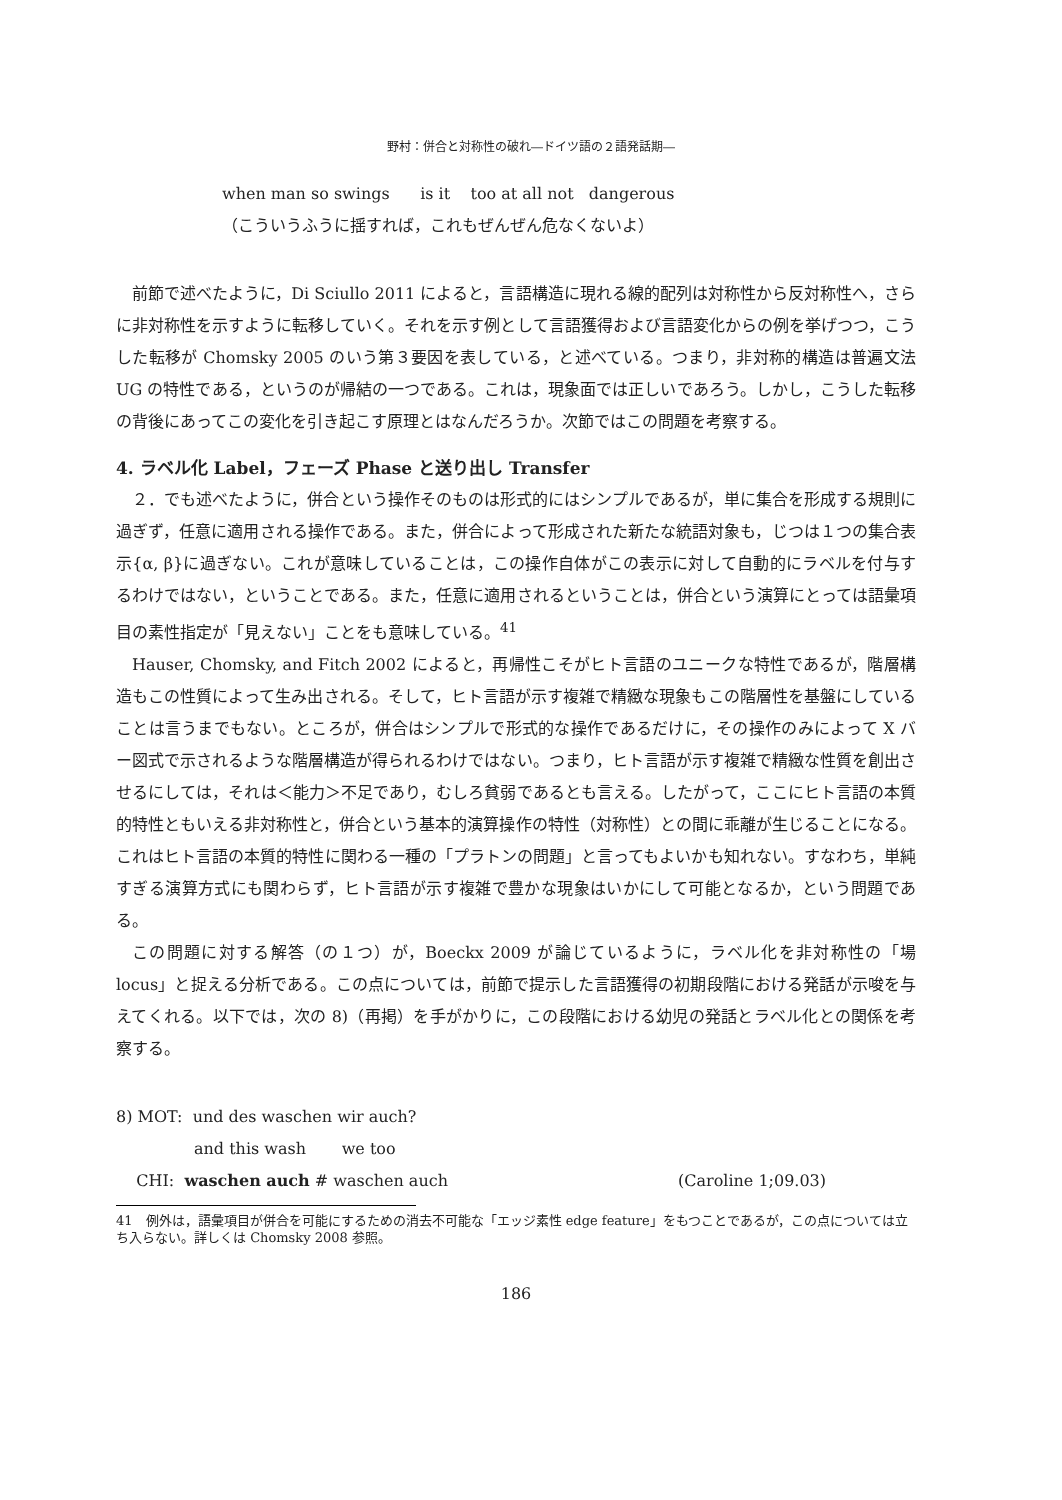野村：併合と対称性の破れ―ドイツ語の２語発話期―
when man so swings is it too at all not dangerous
（こういうふうに揺すれば，これもぜんぜん危なくないよ）
前節で述べたように，Di Sciullo 2011 によると，言語構造に現れる線的配列は対称性から反対称性へ，さらに非対称性を示すように転移していく。それを示す例として言語獲得および言語変化からの例を挙げつつ，こうした転移が Chomsky 2005 のいう第３要因を表している，と述べている。つまり，非対称的構造は普遍文法 UG の特性である，というのが帰結の一つである。これは，現象面では正しいであろう。しかし，こうした転移の背後にあってこの変化を引き起こす原理とはなんだろうか。次節ではこの問題を考察する。
4. ラベル化 Label，フェーズ Phase と送り出し Transfer
２．でも述べたように，併合という操作そのものは形式的にはシンプルであるが，単に集合を形成する規則に過ぎず，任意に適用される操作である。また，併合によって形成された新たな統語対象も，じつは１つの集合表示{α, β}に過ぎない。これが意味していることは，この操作自体がこの表示に対して自動的にラベルを付与するわけではない，ということである。また，任意に適用されるということは，併合という演算にとっては語彙項目の素性指定が「見えない」ことをも意味している。<sup>41</sup>
Hauser, Chomsky, and Fitch 2002 によると，再帰性こそがヒト言語のユニークな特性であるが，階層構造もこの性質によって生み出される。そして，ヒト言語が示す複雑で精緻な現象もこの階層性を基盤にしていることは言うまでもない。ところが，併合はシンプルで形式的な操作であるだけに，その操作のみによって X バー図式で示されるような階層構造が得られるわけではない。つまり，ヒト言語が示す複雑で精緻な性質を創出させるにしては，それは＜能力＞不足であり，むしろ貧弱であるとも言える。したがって，ここにヒト言語の本質的特性ともいえる非対称性と，併合という基本的演算操作の特性（対称性）との間に乖離が生じることになる。これはヒト言語の本質的特性に関わる一種の「プラトンの問題」と言ってもよいかも知れない。すなわち，単純すぎる演算方式にも関わらず，ヒト言語が示す複雑で豊かな現象はいかにして可能となるか，という問題である。
この問題に対する解答（の１つ）が，Boeckx 2009 が論じているように，ラベル化を非対称性の「場 locus」と捉える分析である。この点については，前節で提示した言語獲得の初期段階における発話が示唆を与えてくれる。以下では，次の 8)（再掲）を手がかりに，この段階における幼児の発話とラベル化との関係を考察する。
8) MOT: und des waschen wir auch?
and this wash we too
CHI: waschen auch # waschen auch (Caroline 1;09.03)
41　例外は，語彙項目が併合を可能にするための消去不可能な「エッジ素性 edge feature」をもつことであるが，この点については立ち入らない。詳しくは Chomsky 2008 参照。
186